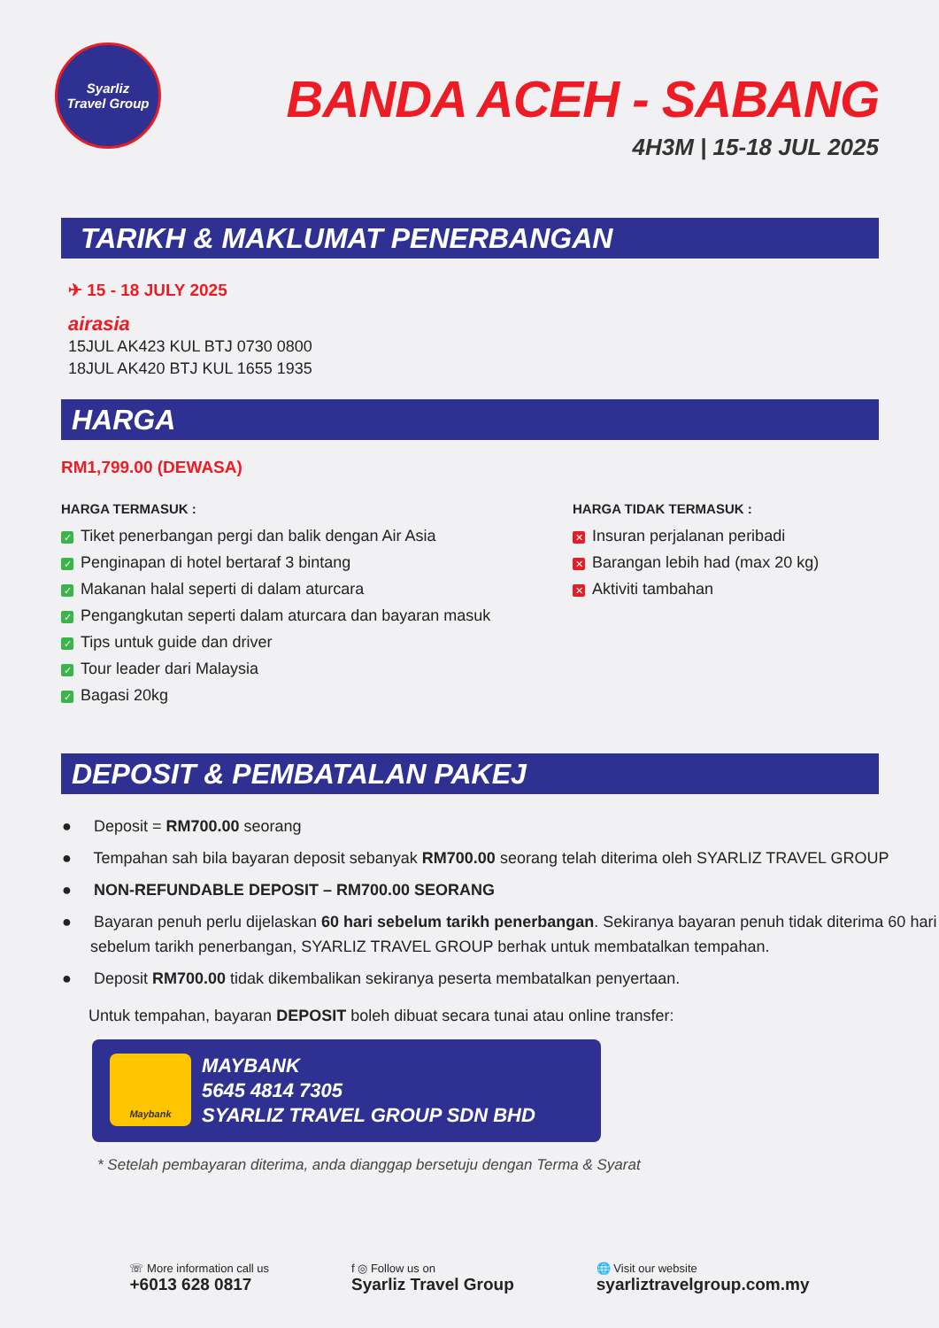Syarliz
Travel Group
BANDA ACEH - SABANG
4H3M | 15-18 JUL 2025
TARIKH & MAKLUMAT PENERBANGAN
✈ 15 - 18 JULY 2025
airasia
15JUL AK423 KUL BTJ 0730 0800
18JUL AK420 BTJ KUL 1655 1935
HARGA
RM1,799.00 (DEWASA)
HARGA TERMASUK :
✓ Tiket penerbangan pergi dan balik dengan Air Asia
✓ Penginapan di hotel bertaraf 3 bintang
✓ Makanan halal seperti di dalam aturcara
✓ Pengangkutan seperti dalam aturcara dan bayaran masuk
✓ Tips untuk guide dan driver
✓ Tour leader dari Malaysia
✓ Bagasi 20kg
HARGA TIDAK TERMASUK :
✕ Insuran perjalanan peribadi
✕ Barangan lebih had (max 20 kg)
✕ Aktiviti tambahan
DEPOSIT & PEMBATALAN PAKEJ
● Deposit = RM700.00 seorang
● Tempahan sah bila bayaran deposit sebanyak RM700.00 seorang telah diterima oleh SYARLIZ TRAVEL GROUP
● NON-REFUNDABLE DEPOSIT – RM700.00 SEORANG
● Bayaran penuh perlu dijelaskan 60 hari sebelum tarikh penerbangan. Sekiranya bayaran penuh tidak diterima 60 hari sebelum tarikh penerbangan, SYARLIZ TRAVEL GROUP berhak untuk membatalkan tempahan.
● Deposit RM700.00 tidak dikembalikan sekiranya peserta membatalkan penyertaan.
Untuk tempahan, bayaran DEPOSIT boleh dibuat secara tunai atau online transfer:
Maybank
MAYBANK
5645 4814 7305
SYARLIZ TRAVEL GROUP SDN BHD
* Setelah pembayaran diterima, anda dianggap bersetuju dengan Terma & Syarat
☏ More information call us
+6013 628 0817
f ◎ Follow us on
Syarliz Travel Group
🌐 Visit our website
syarliztravelgroup.com.my